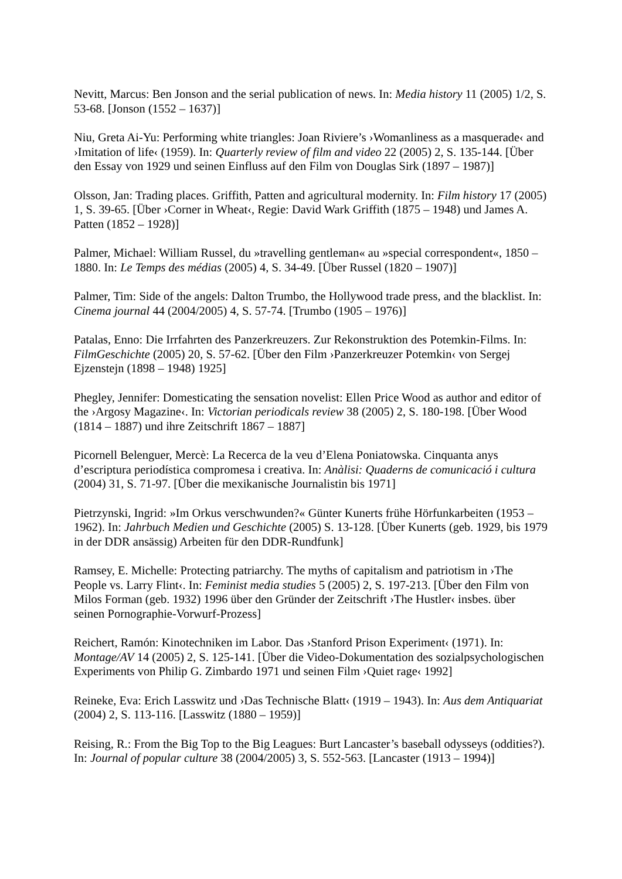Nevitt, Marcus: Ben Jonson and the serial publication of news. In: Media history 11 (2005) 1/2, S. 53-68. [Jonson (1552 – 1637)]
Niu, Greta Ai-Yu: Performing white triangles: Joan Riviere’s ›Womanliness as a masquerade‹ and ›Imitation of life‹ (1959). In: Quarterly review of film and video 22 (2005) 2, S. 135-144. [Über den Essay von 1929 und seinen Einfluss auf den Film von Douglas Sirk (1897 – 1987)]
Olsson, Jan: Trading places. Griffith, Patten and agricultural modernity. In: Film history 17 (2005) 1, S. 39-65. [Über ›Corner in Wheat‹, Regie: David Wark Griffith (1875 – 1948) und James A. Patten (1852 – 1928)]
Palmer, Michael: William Russel, du »travelling gentleman« au »special correspondent«, 1850 – 1880. In: Le Temps des médias (2005) 4, S. 34-49. [Über Russel (1820 – 1907)]
Palmer, Tim: Side of the angels: Dalton Trumbo, the Hollywood trade press, and the blacklist. In: Cinema journal 44 (2004/2005) 4, S. 57-74. [Trumbo (1905 – 1976)]
Patalas, Enno: Die Irrfahrten des Panzerkreuzers. Zur Rekonstruktion des Potemkin-Films. In: FilmGeschichte (2005) 20, S. 57-62. [Über den Film ›Panzerkreuzer Potemkin‹ von Sergej Ejzenstejn (1898 – 1948) 1925]
Phegley, Jennifer: Domesticating the sensation novelist: Ellen Price Wood as author and editor of the ›Argosy Magazine‹. In: Victorian periodicals review 38 (2005) 2, S. 180-198. [Über Wood (1814 – 1887) und ihre Zeitschrift 1867 – 1887]
Picornell Belenguer, Mercè: La Recerca de la veu d’Elena Poniatowska. Cinquanta anys d’escriptura periodística compromesa i creativa. In: Anàlisi: Quaderns de comunicació i cultura (2004) 31, S. 71-97. [Über die mexikanische Journalistin bis 1971]
Pietrzynski, Ingrid: »Im Orkus verschwunden?« Günter Kunerts frühe Hörfunkarbeiten (1953 – 1962). In: Jahrbuch Medien und Geschichte (2005) S. 13-128. [Über Kunerts (geb. 1929, bis 1979 in der DDR ansässig) Arbeiten für den DDR-Rundfunk]
Ramsey, E. Michelle: Protecting patriarchy. The myths of capitalism and patriotism in ›The People vs. Larry Flint‹. In: Feminist media studies 5 (2005) 2, S. 197-213. [Über den Film von Milos Forman (geb. 1932) 1996 über den Gründer der Zeitschrift ›The Hustler‹ insbes. über seinen Pornographie-Vorwurf-Prozess]
Reichert, Ramón: Kinotechniken im Labor. Das ›Stanford Prison Experiment‹ (1971). In: Montage/AV 14 (2005) 2, S. 125-141. [Über die Video-Dokumentation des sozialpsychologischen Experiments von Philip G. Zimbardo 1971 und seinen Film ›Quiet rage‹ 1992]
Reineke, Eva: Erich Lasswitz und ›Das Technische Blatt‹ (1919 – 1943). In: Aus dem Antiquariat (2004) 2, S. 113-116. [Lasswitz (1880 – 1959)]
Reising, R.: From the Big Top to the Big Leagues: Burt Lancaster’s baseball odysseys (oddities?). In: Journal of popular culture 38 (2004/2005) 3, S. 552-563. [Lancaster (1913 – 1994)]